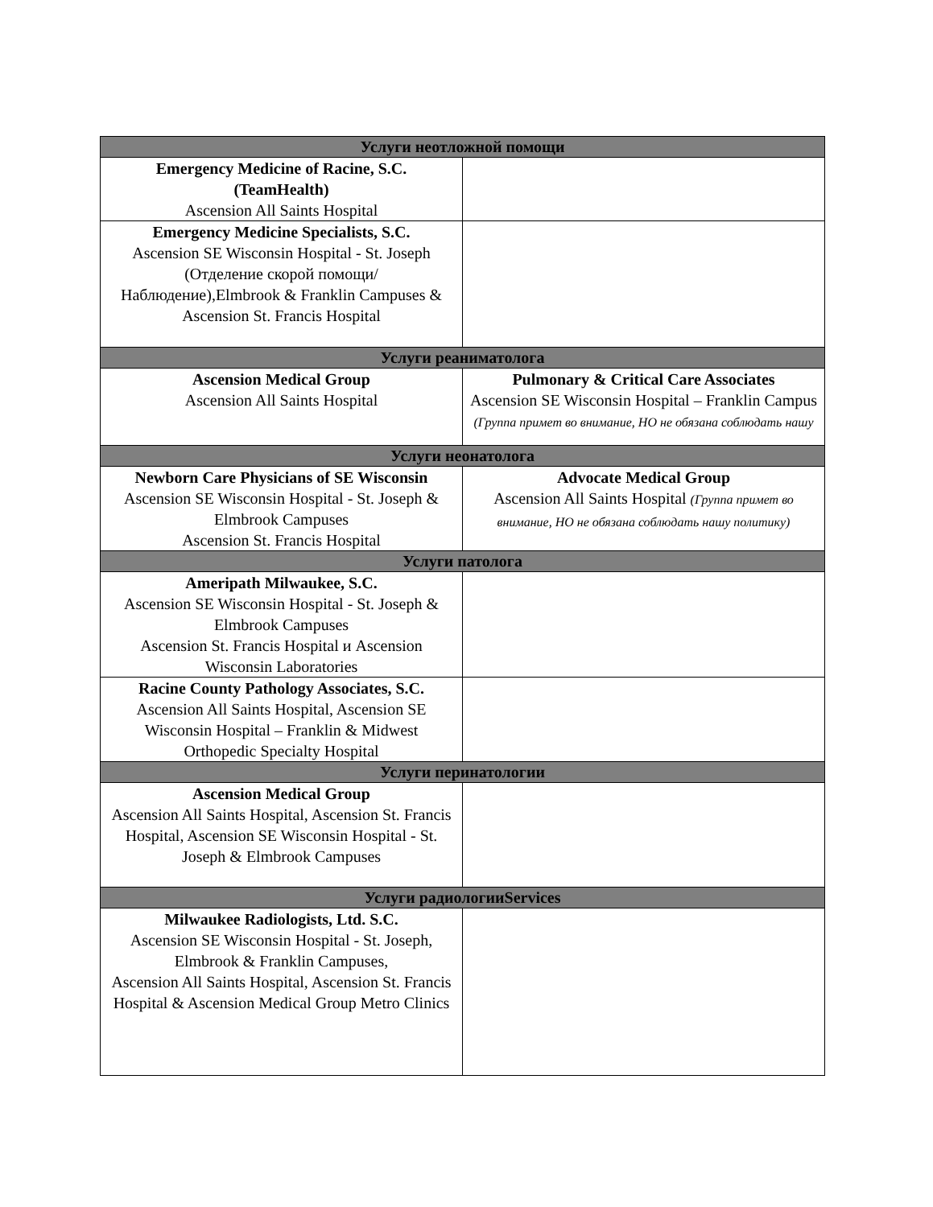| Услуги неотложной помощи | |
| --- | --- |
| Emergency Medicine of Racine, S.C. (TeamHealth) Ascension All Saints Hospital | |
| Emergency Medicine Specialists, S.C. Ascension SE Wisconsin Hospital - St. Joseph (Отделение скорой помощи/Наблюдение),Elmbrook & Franklin Campuses & Ascension St. Francis Hospital | |
| Услуги реаниматолога | |
| Ascension Medical Group Ascension All Saints Hospital | Pulmonary & Critical Care Associates Ascension SE Wisconsin Hospital – Franklin Campus (Группа примет во внимание, НО не обязана соблюдать нашу |
| Услуги неонатолога | |
| Newborn Care Physicians of SE Wisconsin Ascension SE Wisconsin Hospital - St. Joseph & Elmbrook Campuses Ascension St. Francis Hospital | Advocate Medical Group Ascension All Saints Hospital (Группа примет во внимание, НО не обязана соблюдать нашу политику) |
| Услуги патолога | |
| Ameripath Milwaukee, S.C. Ascension SE Wisconsin Hospital - St. Joseph & Elmbrook Campuses Ascension St. Francis Hospital и Ascension Wisconsin Laboratories | |
| Racine County Pathology Associates, S.C. Ascension All Saints Hospital, Ascension SE Wisconsin Hospital – Franklin & Midwest Orthopedic Specialty Hospital | |
| Услуги перинатологии | |
| Ascension Medical Group Ascension All Saints Hospital, Ascension St. Francis Hospital, Ascension SE Wisconsin Hospital - St. Joseph & Elmbrook Campuses | |
| Услуги радиологииServices | |
| Milwaukee Radiologists, Ltd. S.C. Ascension SE Wisconsin Hospital - St. Joseph, Elmbrook & Franklin Campuses, Ascension All Saints Hospital, Ascension St. Francis Hospital & Ascension Medical Group Metro Clinics | |